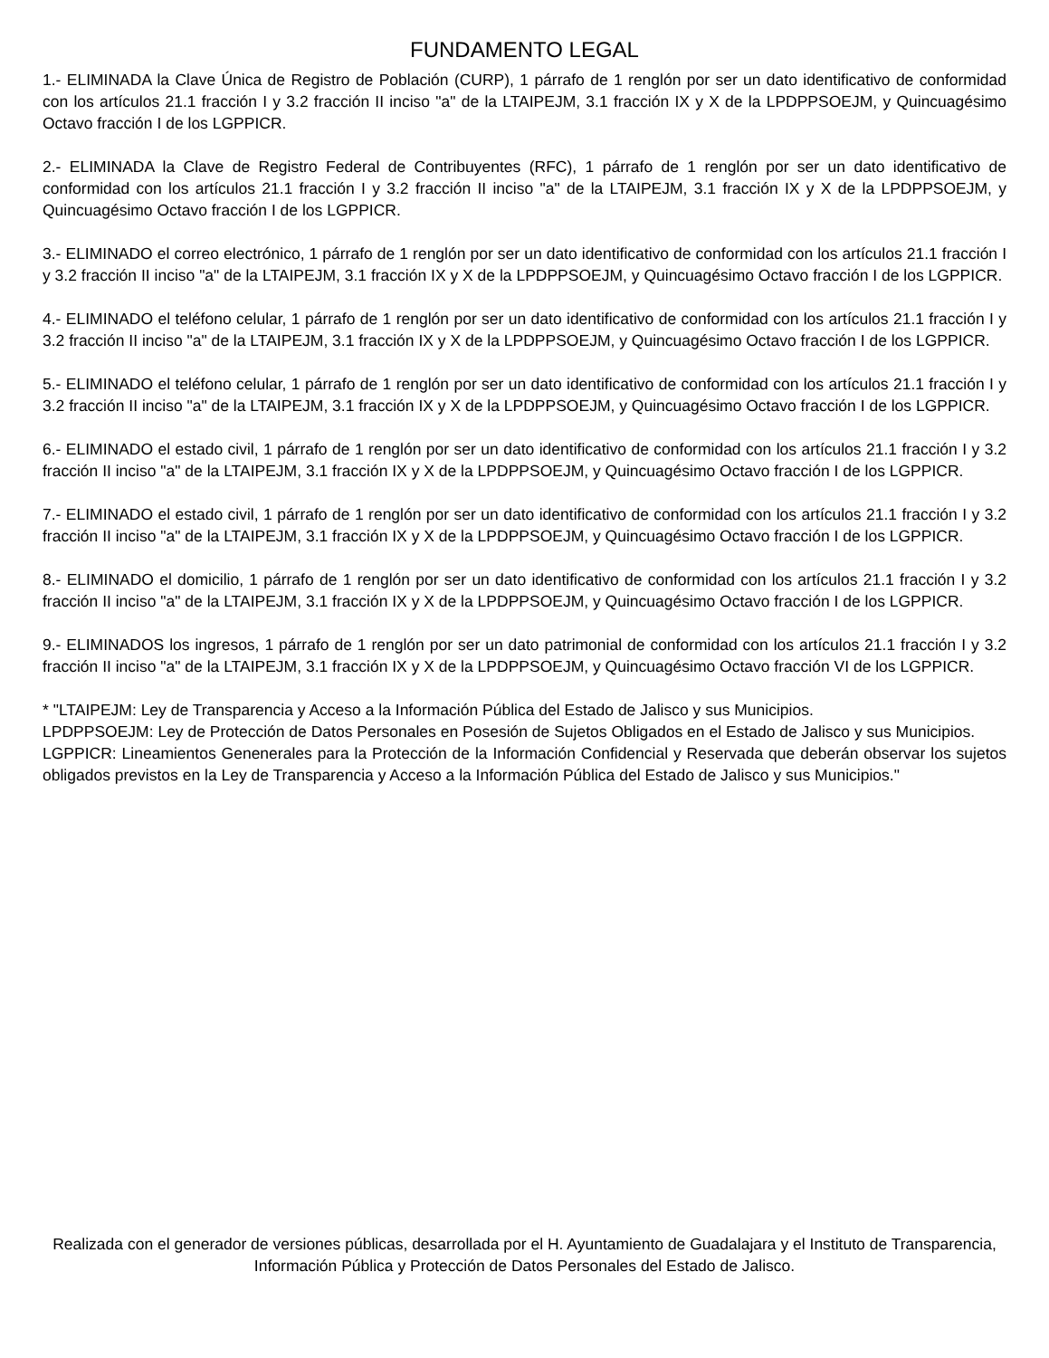FUNDAMENTO LEGAL
1.- ELIMINADA la Clave Única de Registro de Población (CURP), 1 párrafo de 1 renglón por ser un dato identificativo de conformidad con los artículos 21.1 fracción I y 3.2 fracción II inciso "a" de la LTAIPEJM, 3.1 fracción IX y X de la LPDPPSOEJM, y Quincuagésimo Octavo fracción I de los LGPPICR.
2.- ELIMINADA la Clave de Registro Federal de Contribuyentes (RFC), 1 párrafo de 1 renglón por ser un dato identificativo de conformidad con los artículos 21.1 fracción I y 3.2 fracción II inciso "a" de la LTAIPEJM, 3.1 fracción IX y X de la LPDPPSOEJM, y Quincuagésimo Octavo fracción I de los LGPPICR.
3.- ELIMINADO el correo electrónico, 1 párrafo de 1 renglón por ser un dato identificativo de conformidad con los artículos 21.1 fracción I y 3.2 fracción II inciso "a" de la LTAIPEJM, 3.1 fracción IX y X de la LPDPPSOEJM, y Quincuagésimo Octavo fracción I de los LGPPICR.
4.- ELIMINADO el teléfono celular, 1 párrafo de 1 renglón por ser un dato identificativo de conformidad con los artículos 21.1 fracción I y 3.2 fracción II inciso "a" de la LTAIPEJM, 3.1 fracción IX y X de la LPDPPSOEJM, y Quincuagésimo Octavo fracción I de los LGPPICR.
5.- ELIMINADO el teléfono celular, 1 párrafo de 1 renglón por ser un dato identificativo de conformidad con los artículos 21.1 fracción I y 3.2 fracción II inciso "a" de la LTAIPEJM, 3.1 fracción IX y X de la LPDPPSOEJM, y Quincuagésimo Octavo fracción I de los LGPPICR.
6.- ELIMINADO el estado civil, 1 párrafo de 1 renglón por ser un dato identificativo de conformidad con los artículos 21.1 fracción I y 3.2 fracción II inciso "a" de la LTAIPEJM, 3.1 fracción IX y X de la LPDPPSOEJM, y Quincuagésimo Octavo fracción I de los LGPPICR.
7.- ELIMINADO el estado civil, 1 párrafo de 1 renglón por ser un dato identificativo de conformidad con los artículos 21.1 fracción I y 3.2 fracción II inciso "a" de la LTAIPEJM, 3.1 fracción IX y X de la LPDPPSOEJM, y Quincuagésimo Octavo fracción I de los LGPPICR.
8.- ELIMINADO el domicilio, 1 párrafo de 1 renglón por ser un dato identificativo de conformidad con los artículos 21.1 fracción I y 3.2 fracción II inciso "a" de la LTAIPEJM, 3.1 fracción IX y X de la LPDPPSOEJM, y Quincuagésimo Octavo fracción I de los LGPPICR.
9.- ELIMINADOS los ingresos, 1 párrafo de 1 renglón por ser un dato patrimonial de conformidad con los artículos 21.1 fracción I y 3.2 fracción II inciso "a" de la LTAIPEJM, 3.1 fracción IX y X de la LPDPPSOEJM, y Quincuagésimo Octavo fracción VI de los LGPPICR.
* "LTAIPEJM: Ley de Transparencia y Acceso a la Información Pública del Estado de Jalisco y sus Municipios.
LPDPPSOEJM: Ley de Protección de Datos Personales en Posesión de Sujetos Obligados en el Estado de Jalisco y sus Municipios.
LGPPICR: Lineamientos Genenerales para la Protección de la Información Confidencial y Reservada que deberán observar los sujetos obligados previstos en la Ley de Transparencia y Acceso a la Información Pública del Estado de Jalisco y sus Municipios."
Realizada con el generador de versiones públicas, desarrollada por el H. Ayuntamiento de Guadalajara y el Instituto de Transparencia, Información Pública y Protección de Datos Personales del Estado de Jalisco.